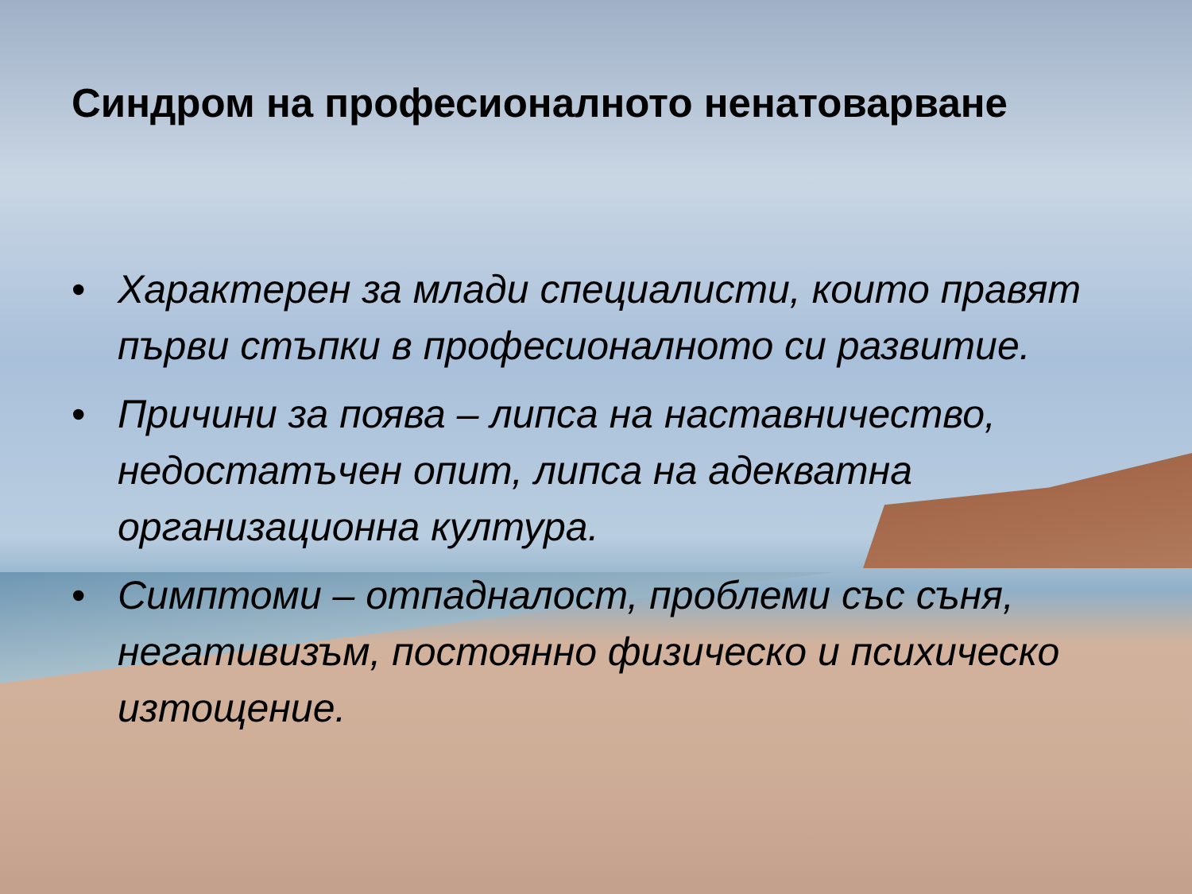Синдром на професионалното ненатоварване
• Характерен за млади специалисти, които правят първи стъпки в професионалното си развитие.
• Причини за поява – липса на наставничество, недостатъчен опит, липса на адекватна организационна култура.
• Симптоми – отпадналост, проблеми със съня, негативизъм, постоянно физическо и психическо изтощение.